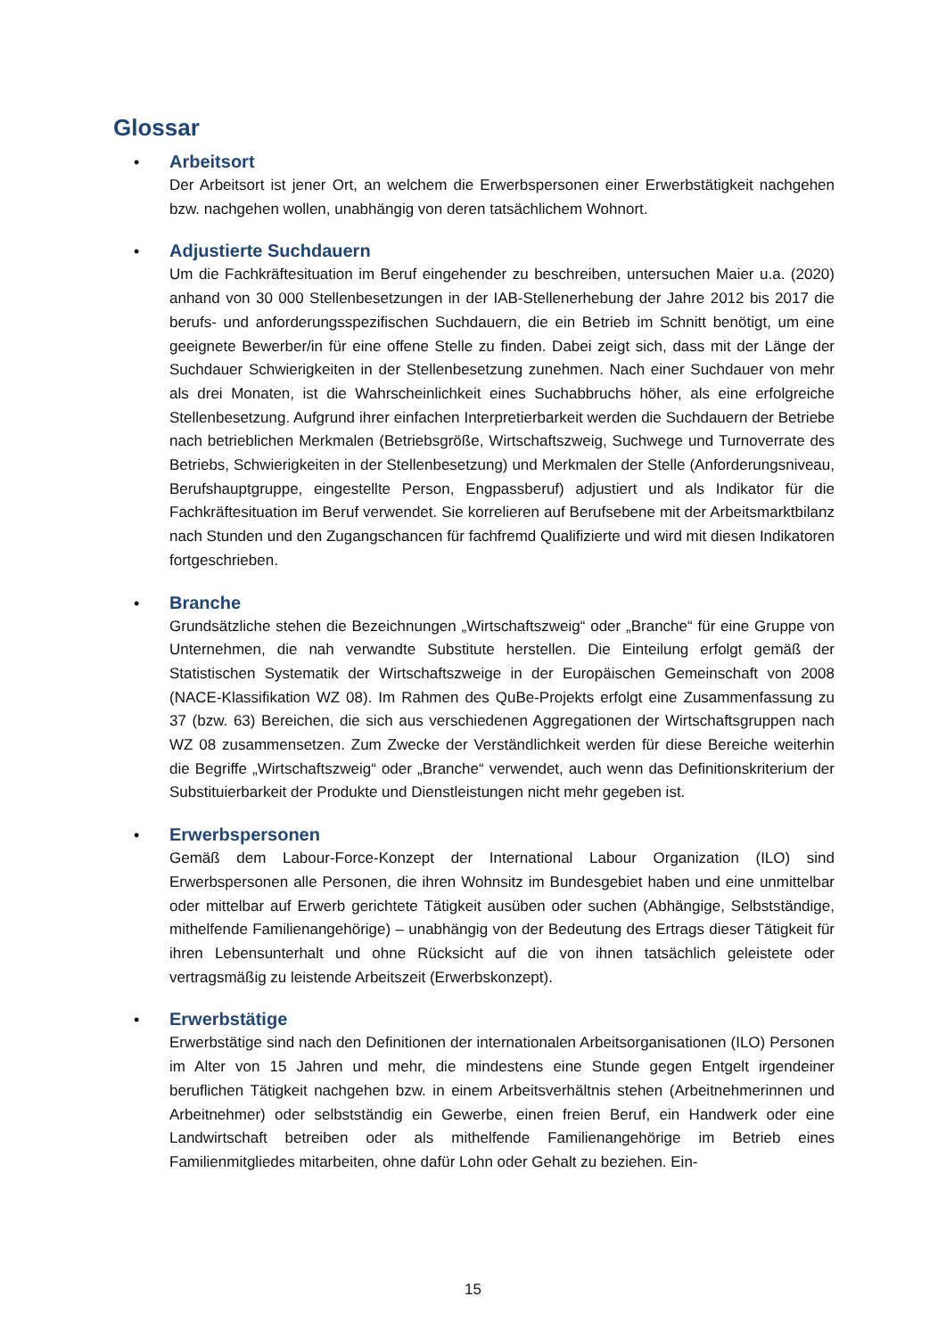Glossar
• Arbeitsort
Der Arbeitsort ist jener Ort, an welchem die Erwerbspersonen einer Erwerbstätigkeit nachgehen bzw. nachgehen wollen, unabhängig von deren tatsächlichem Wohnort.
• Adjustierte Suchdauern
Um die Fachkräftesituation im Beruf eingehender zu beschreiben, untersuchen Maier u.a. (2020) anhand von 30 000 Stellenbesetzungen in der IAB-Stellenerhebung der Jahre 2012 bis 2017 die berufs- und anforderungsspezifischen Suchdauern, die ein Betrieb im Schnitt benötigt, um eine geeignete Bewerber/in für eine offene Stelle zu finden. Dabei zeigt sich, dass mit der Länge der Suchdauer Schwierigkeiten in der Stellenbesetzung zunehmen. Nach einer Suchdauer von mehr als drei Monaten, ist die Wahrscheinlichkeit eines Suchabbruchs höher, als eine erfolgreiche Stellenbesetzung. Aufgrund ihrer einfachen Interpretierbarkeit werden die Suchdauern der Betriebe nach betrieblichen Merkmalen (Betriebsgröße, Wirtschaftszweig, Suchwege und Turnoverrate des Betriebs, Schwierigkeiten in der Stellenbesetzung) und Merkmalen der Stelle (Anforderungsniveau, Berufshauptgruppe, eingestellte Person, Engpassberuf) adjustiert und als Indikator für die Fachkräftesituation im Beruf verwendet. Sie korrelieren auf Berufsebene mit der Arbeitsmarktbilanz nach Stunden und den Zugangschancen für fachfremd Qualifizierte und wird mit diesen Indikatoren fortgeschrieben.
• Branche
Grundsätzliche stehen die Bezeichnungen „Wirtschaftszweig“ oder „Branche“ für eine Gruppe von Unternehmen, die nah verwandte Substitute herstellen. Die Einteilung erfolgt gemäß der Statistischen Systematik der Wirtschaftszweige in der Europäischen Gemeinschaft von 2008 (NACE-Klassifikation WZ 08). Im Rahmen des QuBe-Projekts erfolgt eine Zusammenfassung zu 37 (bzw. 63) Bereichen, die sich aus verschiedenen Aggregationen der Wirtschaftsgruppen nach WZ 08 zusammensetzen. Zum Zwecke der Verständlichkeit werden für diese Bereiche weiterhin die Begriffe „Wirtschaftszweig“ oder „Branche“ verwendet, auch wenn das Definitionskriterium der Substituierbarkeit der Produkte und Dienstleistungen nicht mehr gegeben ist.
• Erwerbspersonen
Gemäß dem Labour-Force-Konzept der International Labour Organization (ILO) sind Erwerbspersonen alle Personen, die ihren Wohnsitz im Bundesgebiet haben und eine unmittelbar oder mittelbar auf Erwerb gerichtete Tätigkeit ausüben oder suchen (Abhängige, Selbstständige, mithelfende Familienangehörige) – unabhängig von der Bedeutung des Ertrags dieser Tätigkeit für ihren Lebensunterhalt und ohne Rücksicht auf die von ihnen tatsächlich geleistete oder vertragsmäßig zu leistende Arbeitszeit (Erwerbskonzept).
• Erwerbstätige
Erwerbstätige sind nach den Definitionen der internationalen Arbeitsorganisationen (ILO) Personen im Alter von 15 Jahren und mehr, die mindestens eine Stunde gegen Entgelt irgendeiner beruflichen Tätigkeit nachgehen bzw. in einem Arbeitsverhältnis stehen (Arbeitnehmerinnen und Arbeitnehmer) oder selbstständig ein Gewerbe, einen freien Beruf, ein Handwerk oder eine Landwirtschaft betreiben oder als mithelfende Familienangehörige im Betrieb eines Familienmitgliedes mitarbeiten, ohne dafür Lohn oder Gehalt zu beziehen. Ein-
15